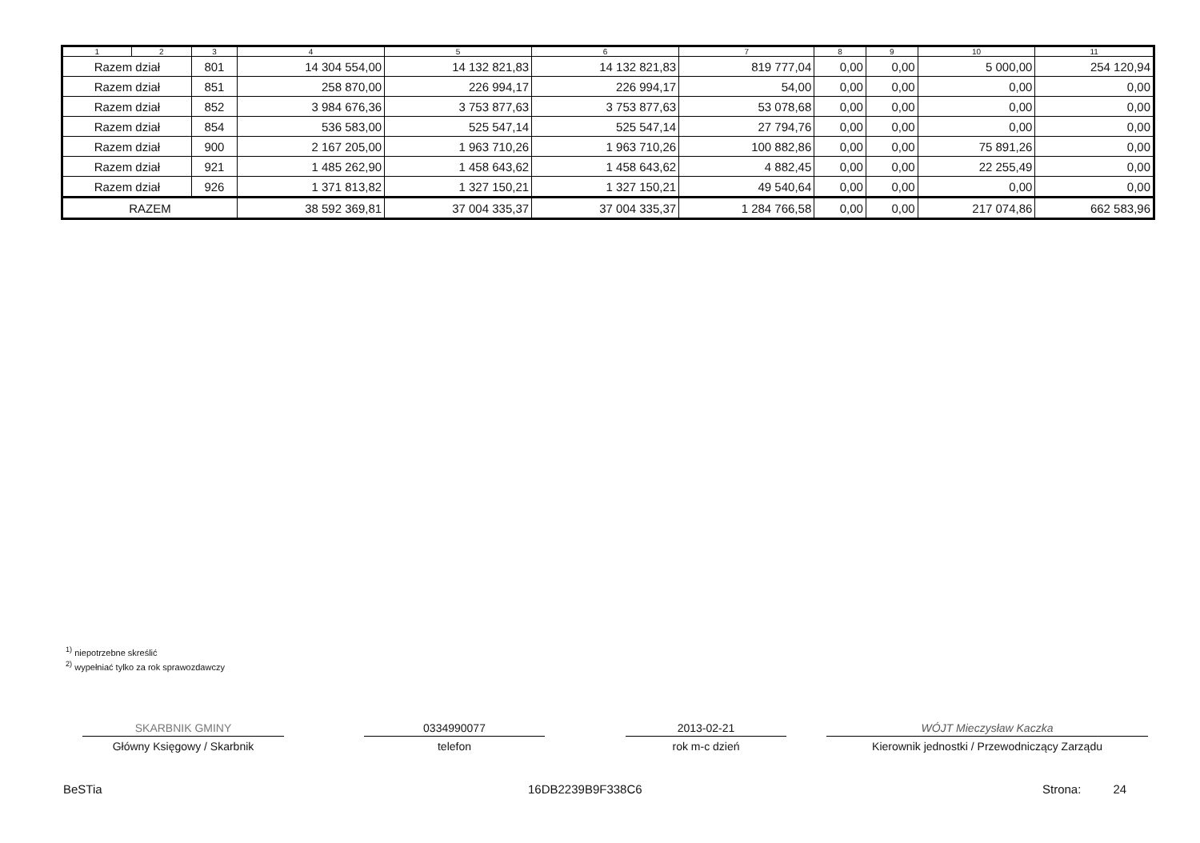| 1 | 2 | 3 | 4 | 5 | 6 | 7 | 8 | 9 | 10 | 11 |
| --- | --- | --- | --- | --- | --- | --- | --- | --- | --- | --- |
| Razem dział | | 801 | 14 304 554,00 | 14 132 821,83 | 14 132 821,83 | 819 777,04 | 0,00 | 0,00 | 5 000,00 | 254 120,94 |
| Razem dział | | 851 | 258 870,00 | 226 994,17 | 226 994,17 | 54,00 | 0,00 | 0,00 | 0,00 | 0,00 |
| Razem dział | | 852 | 3 984 676,36 | 3 753 877,63 | 3 753 877,63 | 53 078,68 | 0,00 | 0,00 | 0,00 | 0,00 |
| Razem dział | | 854 | 536 583,00 | 525 547,14 | 525 547,14 | 27 794,76 | 0,00 | 0,00 | 0,00 | 0,00 |
| Razem dział | | 900 | 2 167 205,00 | 1 963 710,26 | 1 963 710,26 | 100 882,86 | 0,00 | 0,00 | 75 891,26 | 0,00 |
| Razem dział | | 921 | 1 485 262,90 | 1 458 643,62 | 1 458 643,62 | 4 882,45 | 0,00 | 0,00 | 22 255,49 | 0,00 |
| Razem dział | | 926 | 1 371 813,82 | 1 327 150,21 | 1 327 150,21 | 49 540,64 | 0,00 | 0,00 | 0,00 | 0,00 |
| RAZEM | | | 38 592 369,81 | 37 004 335,37 | 37 004 335,37 | 1 284 766,58 | 0,00 | 0,00 | 217 074,86 | 662 583,96 |
<sup>1)</sup> niepotrzebne skreślić
<sup>2)</sup> wypełniać tylko za rok sprawozdawczy
SKARBNIK GMINY
Główny Księgowy / Skarbnik
0334990077
telefon
2013-02-21
rok m-c dzień
WÓJT Mieczysław Kaczka
Kierownik jednostki / Przewodniczący Zarządu
BeSTia 16DB2239B9F338C6 Strona: 24